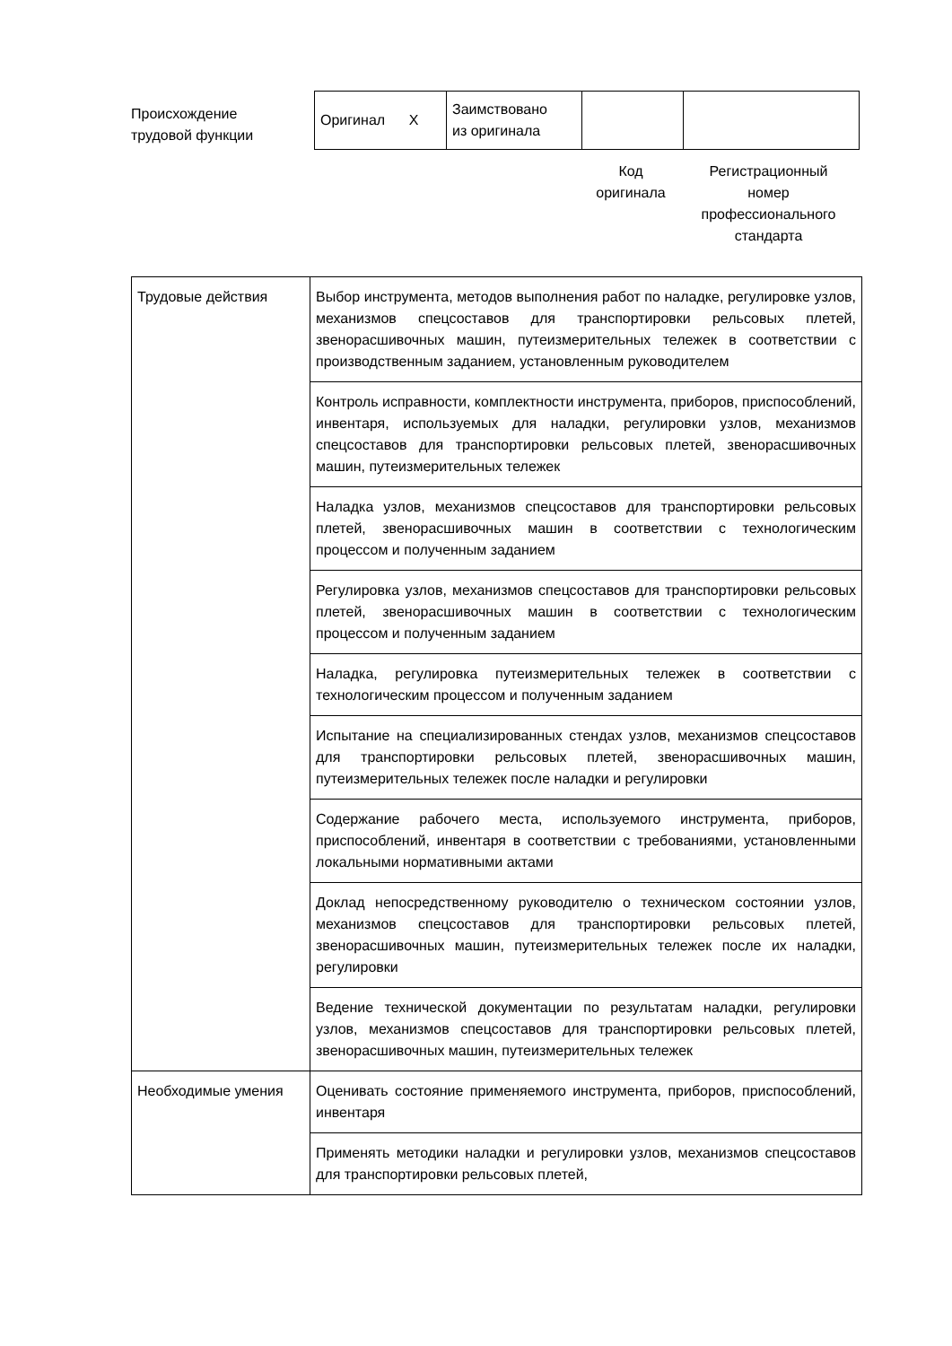Происхождение
трудовой функции
| Оригинал X | Заимствовано из оригинала | | |
Код
оригинала
Регистрационный
номер
профессионального
стандарта
| Трудовые действия | Выбор инструмента, методов выполнения работ по наладке, регулировке узлов, механизмов спецсоставов для транспортировки рельсовых плетей, звенорасшивочных машин, путеизмерительных тележек в соответствии с производственным заданием, установленным руководителем |
| | Контроль исправности, комплектности инструмента, приборов, приспособлений, инвентаря, используемых для наладки, регулировки узлов, механизмов спецсоставов для транспортировки рельсовых плетей, звенорасшивочных машин, путеизмерительных тележек |
| | Наладка узлов, механизмов спецсоставов для транспортировки рельсовых плетей, звенорасшивочных машин в соответствии с технологическим процессом и полученным заданием |
| | Регулировка узлов, механизмов спецсоставов для транспортировки рельсовых плетей, звенорасшивочных машин в соответствии с технологическим процессом и полученным заданием |
| | Наладка, регулировка путеизмерительных тележек в соответствии с технологическим процессом и полученным заданием |
| | Испытание на специализированных стендах узлов, механизмов спецсоставов для транспортировки рельсовых плетей, звенорасшивочных машин, путеизмерительных тележек после наладки и регулировки |
| | Содержание рабочего места, используемого инструмента, приборов, приспособлений, инвентаря в соответствии с требованиями, установленными локальными нормативными актами |
| | Доклад непосредственному руководителю о техническом состоянии узлов, механизмов спецсоставов для транспортировки рельсовых плетей, звенорасшивочных машин, путеизмерительных тележек после их наладки, регулировки |
| | Ведение технической документации по результатам наладки, регулировки узлов, механизмов спецсоставов для транспортировки рельсовых плетей, звенорасшивочных машин, путеизмерительных тележек |
| Необходимые умения | Оценивать состояние применяемого инструмента, приборов, приспособлений, инвентаря |
| | Применять методики наладки и регулировки узлов, механизмов спецсоставов для транспортировки рельсовых плетей, |